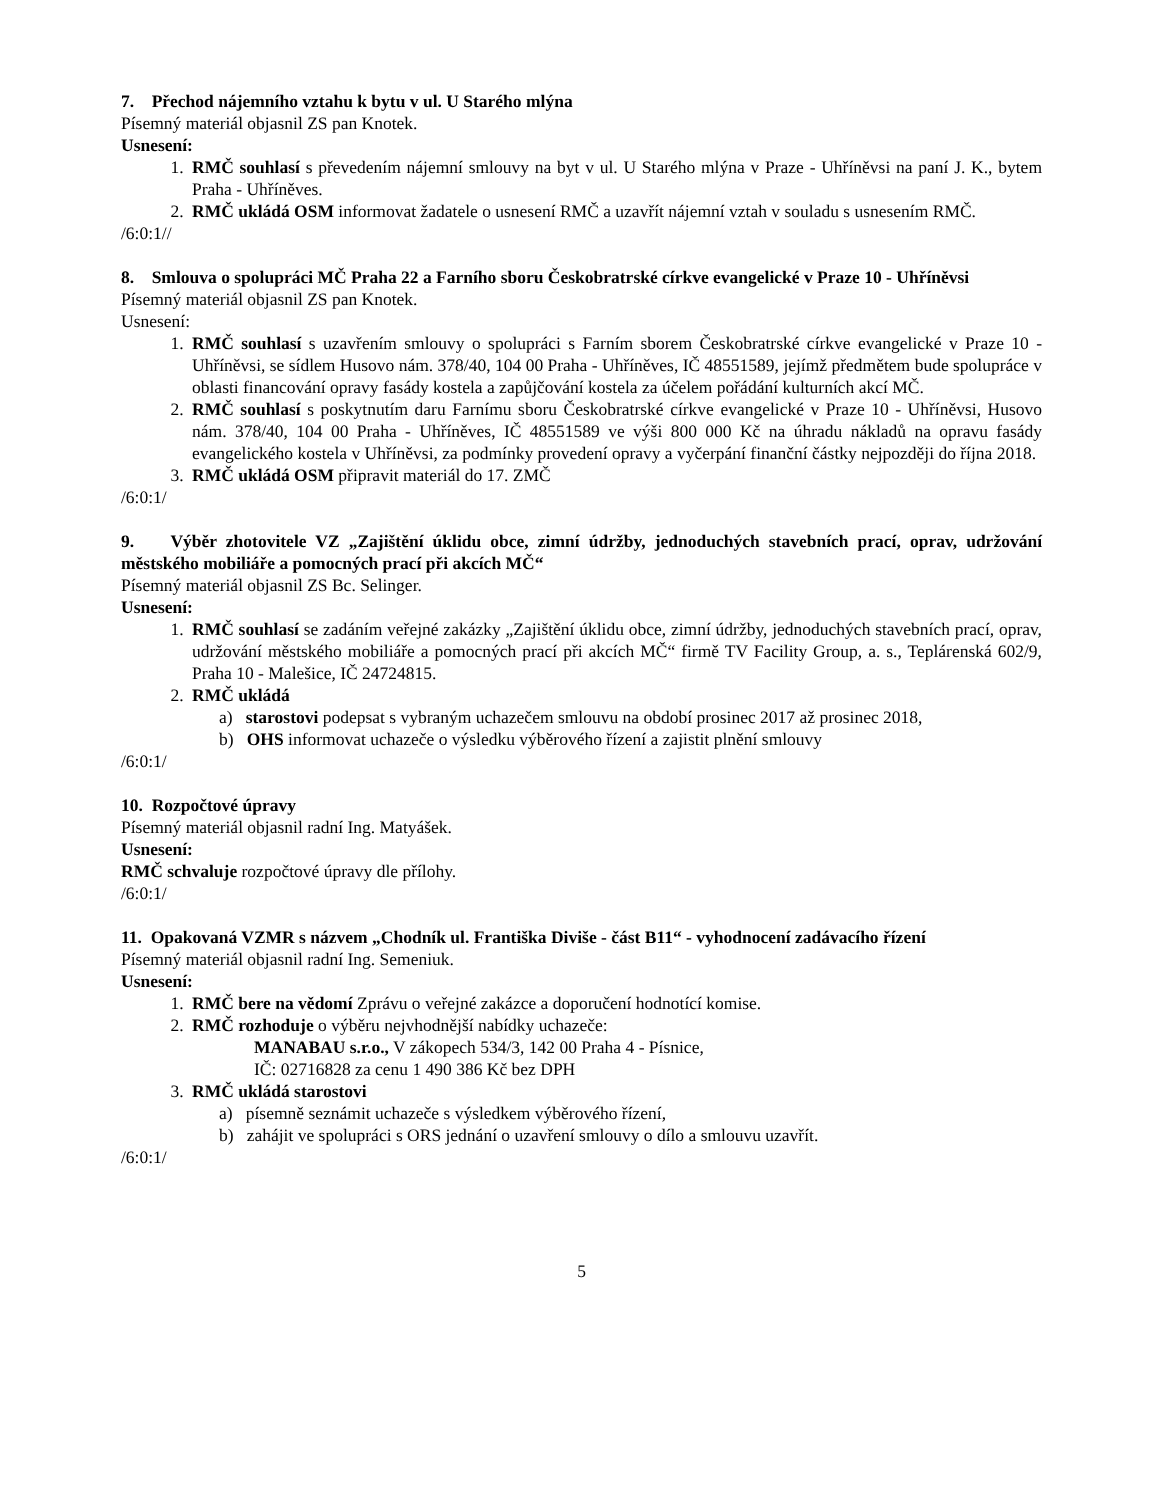7. Přechod nájemního vztahu k bytu v ul. U Starého mlýna
Písemný materiál objasnil ZS pan Knotek.
Usnesení:
1. RMČ souhlasí s převedením nájemní smlouvy na byt v ul. U Starého mlýna v Praze - Uhříněvsi na paní J. K., bytem Praha - Uhříněves.
2. RMČ ukládá OSM informovat žadatele o usnesení RMČ a uzavřít nájemní vztah v souladu s usnesením RMČ.
/6:0:1//
8. Smlouva o spolupráci MČ Praha 22 a Farního sboru Českobratrské církve evangelické v Praze 10 - Uhříněvsi
Písemný materiál objasnil ZS pan Knotek.
Usnesení:
1. RMČ souhlasí s uzavřením smlouvy o spolupráci s Farním sborem Českobratrské církve evangelické v Praze 10 - Uhříněvsi, se sídlem Husovo nám. 378/40, 104 00 Praha - Uhříněves, IČ 48551589, jejímž předmětem bude spolupráce v oblasti financování opravy fasády kostela a zapůjčování kostela za účelem pořádání kulturních akcí MČ.
2. RMČ souhlasí s poskytnutím daru Farnímu sboru Českobratrské církve evangelické v Praze 10 - Uhříněvsi, Husovo nám. 378/40, 104 00 Praha - Uhříněves, IČ 48551589 ve výši 800 000 Kč na úhradu nákladů na opravu fasády evangelického kostela v Uhříněvsi, za podmínky provedení opravy a vyčerpání finanční částky nejpozději do října 2018.
3. RMČ ukládá OSM připravit materiál do 17. ZMČ
/6:0:1/
9. Výběr zhotovitele VZ „Zajištění úklidu obce, zimní údržby, jednoduchých stavebních prací, oprav, udržování městského mobiliáře a pomocných prací při akcích MČ“
Písemný materiál objasnil ZS Bc. Selinger.
Usnesení:
1. RMČ souhlasí se zadáním veřejné zakázky „Zajištění úklidu obce, zimní údržby, jednoduchých stavebních prací, oprav, udržování městského mobiliáře a pomocných prací při akcích MČ“ firmě TV Facility Group, a. s., Teplárenská 602/9, Praha 10 - Malešice, IČ 24724815.
2. RMČ ukládá
a) starostovi podepsat s vybraným uchazečem smlouvu na období prosinec 2017 až prosinec 2018,
b) OHS informovat uchazeče o výsledku výběrového řízení a zajistit plnění smlouvy
/6:0:1/
10. Rozpočtové úpravy
Písemný materiál objasnil radní Ing. Matyášek.
Usnesení:
RMČ schvaluje rozpočtové úpravy dle přílohy.
/6:0:1/
11. Opakovaná VZMR s názvem „Chodník ul. Františka Diviše - část B11“ - vyhodnocení zadávacího řízení
Písemný materiál objasnil radní Ing. Semeniuk.
Usnesení:
1. RMČ bere na vědomí Zprávu o veřejné zakázce a doporučení hodnotící komise.
2. RMČ rozhoduje o výběru nejvhodnější nabídky uchazeče:
MANABAU s.r.o., V zákopech 534/3, 142 00 Praha 4 - Písnice,
IČ: 02716828 za cenu 1 490 386 Kč bez DPH
3. RMČ ukládá starostovi
a) písemně seznámit uchazeče s výsledkem výběrového řízení,
b) zahájit ve spolupráci s ORS jednání o uzavření smlouvy o dílo a smlouvu uzavřít.
/6:0:1/
5